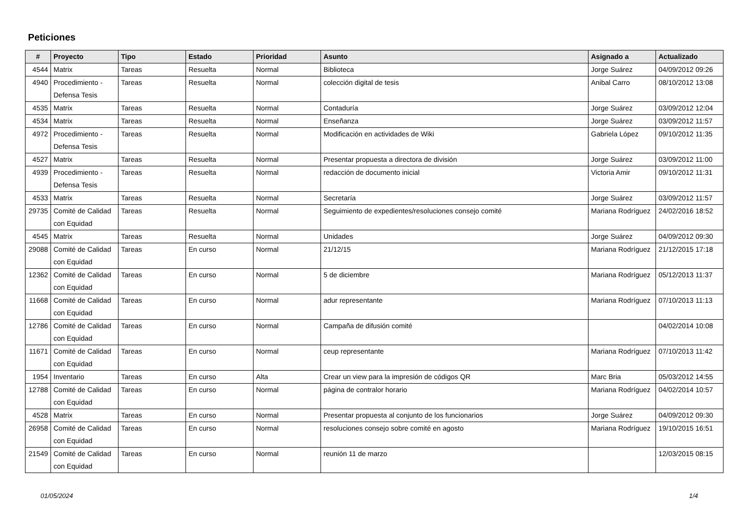Peticiones
| # | Proyecto | Tipo | Estado | Prioridad | Asunto | Asignado a | Actualizado |
| --- | --- | --- | --- | --- | --- | --- | --- |
| 4544 | Matrix | Tareas | Resuelta | Normal | Biblioteca | Jorge Suárez | 04/09/2012 09:26 |
| 4940 | Procedimiento - Defensa Tesis | Tareas | Resuelta | Normal | colección digital de tesis | Anibal Carro | 08/10/2012 13:08 |
| 4535 | Matrix | Tareas | Resuelta | Normal | Contaduría | Jorge Suárez | 03/09/2012 12:04 |
| 4534 | Matrix | Tareas | Resuelta | Normal | Enseñanza | Jorge Suárez | 03/09/2012 11:57 |
| 4972 | Procedimiento - Defensa Tesis | Tareas | Resuelta | Normal | Modificación en actividades de Wiki | Gabriela López | 09/10/2012 11:35 |
| 4527 | Matrix | Tareas | Resuelta | Normal | Presentar propuesta a directora de división | Jorge Suárez | 03/09/2012 11:00 |
| 4939 | Procedimiento - Defensa Tesis | Tareas | Resuelta | Normal | redacción de documento inicial | Victoria Amir | 09/10/2012 11:31 |
| 4533 | Matrix | Tareas | Resuelta | Normal | Secretaría | Jorge Suárez | 03/09/2012 11:57 |
| 29735 | Comité de Calidad con Equidad | Tareas | Resuelta | Normal | Seguimiento de expedientes/resoluciones consejo comité | Mariana Rodríguez | 24/02/2016 18:52 |
| 4545 | Matrix | Tareas | Resuelta | Normal | Unidades | Jorge Suárez | 04/09/2012 09:30 |
| 29088 | Comité de Calidad con Equidad | Tareas | En curso | Normal | 21/12/15 | Mariana Rodríguez | 21/12/2015 17:18 |
| 12362 | Comité de Calidad con Equidad | Tareas | En curso | Normal | 5 de diciembre | Mariana Rodríguez | 05/12/2013 11:37 |
| 11668 | Comité de Calidad con Equidad | Tareas | En curso | Normal | adur representante | Mariana Rodríguez | 07/10/2013 11:13 |
| 12786 | Comité de Calidad con Equidad | Tareas | En curso | Normal | Campaña de difusión comité | | 04/02/2014 10:08 |
| 11671 | Comité de Calidad con Equidad | Tareas | En curso | Normal | ceup representante | Mariana Rodríguez | 07/10/2013 11:42 |
| 1954 | Inventario | Tareas | En curso | Alta | Crear un view para la impresión de códigos QR | Marc Bria | 05/03/2012 14:55 |
| 12788 | Comité de Calidad con Equidad | Tareas | En curso | Normal | página de contralor horario | Mariana Rodríguez | 04/02/2014 10:57 |
| 4528 | Matrix | Tareas | En curso | Normal | Presentar propuesta al conjunto de los funcionarios | Jorge Suárez | 04/09/2012 09:30 |
| 26958 | Comité de Calidad con Equidad | Tareas | En curso | Normal | resoluciones consejo sobre comité en agosto | Mariana Rodríguez | 19/10/2015 16:51 |
| 21549 | Comité de Calidad con Equidad | Tareas | En curso | Normal | reunión 11 de marzo | | 12/03/2015 08:15 |
01/05/2024 1/4